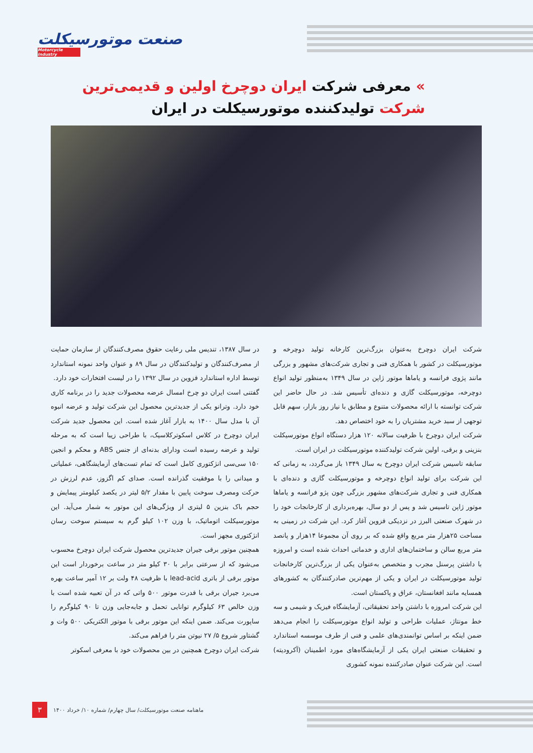صنعت موتورسیکلت
Motorcycle Industry
» معرفی شرکت ایران دوچرخ اولین و قدیمی‌ترین
شرکت تولیدکننده موتورسیکلت در ایران
شرکت ایران دوچرخ به‌عنوان بزرگ‌ترین کارخانه تولید دوچرخه و موتورسیکلت در کشور با همکاری فنی و تجاری شرکت‌های مشهور و بزرگی مانند پژوی فرانسه و یاماها موتور ژاپن در سال ۱۳۴۹ به‌منظور تولید انواع دوچرخه، موتورسیکلت گازی و دنده‌ای تأسیس شد. در حال حاضر این شرکت توانسته با ارائه محصولات متنوع و مطابق با نیاز روز بازار، سهم قابل توجهی از سبد خرید مشتریان را به خود اختصاص دهد.
شرکت ایران دوچرخ با ظرفیت سالانه ۱۲۰ هزار دستگاه انواع موتورسیکلت بنزینی و برقی، اولین شرکت تولیدکننده موتورسیکلت در ایران است.
سابقه تاسیس شرکت ایران دوچرخ به سال ۱۳۴۹ باز می‌گردد، به زمانی که این شرکت برای تولید انواع دوچرخه و موتورسیکلت گازی و دنده‌ای با همکاری فنی و تجاری شرکت‌های مشهور بزرگی چون پژو فرانسه و یاماها موتور ژاپن تاسیس شد و پس از دو سال، بهره‌برداری از کارخانجات خود را در شهرک صنعتی البرز در نزدیکی قزوین آغاز کرد. این شرکت در زمینی به مساحت ۲۵هزار متر مربع واقع شده که بر روی آن مجموعا ۱۴هزار و پانصد متر مربع سالن و ساختمان‌های اداری و خدماتی احداث شده است و امروزه با داشتن پرسنل مجرب و متخصص به‌عنوان یکی از بزرگ‌ترین کارخانجات تولید موتورسیکلت در ایران و یکی از مهم‌ترین صادرکنندگان به کشورهای همسایه مانند افغانستان، عراق و پاکستان است.
این شرکت امروزه با داشتن واحد تحقیقاتی، آزمایشگاه فیزیک و شیمی و سه خط مونتاژ، عملیات طراحی و تولید انواع موتورسیکلت را انجام می‌دهد ضمن اینکه بر اساس توانمندی‌های علمی و فنی از طرف موسسه استاندارد و تحقیقات صنعتی ایران یکی از آزمایشگاه‌های مورد اطمینان (آکرودیته) است. این شرکت عنوان صادرکننده نمونه کشوری
در سال ۱۳۸۷، تندیس ملی رعایت حقوق مصرف‌کنندگان از سازمان حمایت از مصرف‌کنندگان و تولیدکنندگان در سال ۸۹ و عنوان واحد نمونه استاندارد توسط اداره استاندارد قزوین در سال ۱۳۹۲ را در لیست افتخارات خود دارد.
گفتنی است ایران دو چرخ امسال عرضه محصولات جدید را در برنامه کاری خود دارد. وترانو یکی از جدیدترین محصول این شرکت تولید و عرضه انبوه آن با مدل سال ۱۴۰۰ به بازار آغاز شده است. این محصول جدید شرکت ایران دوچرخ در کلاس اسکوترکلاسیک، با طراحی زیبا است که به مرحله تولید و عرضه رسیده است ودارای بدنه‌ای از جنس ABS و محکم و انجین ۱۵۰ سی‌سی انژکتوری کامل است که تمام تست‌های آزمایشگاهی، عملیاتی و میدانی را با موفقیت گذرانده است. صدای کم اگزوز، عدم لرزش در حرکت ومصرف سوخت پایین با مقدار ۵/۲ لیتر در یکصد کیلومتر پیمایش و حجم باک بنزین ۵ لیتری از ویژگی‌های این موتور به شمار می‌آید. این موتورسیکلت اتوماتیک، با وزن ۱۰۲ کیلو گرم به سیستم سوخت رسان انژکتوری مجهز است.
همچنین موتور برقی جیران جدیدترین محصول شرکت ایران دوچرخ محسوب می‌شود که از سرعتی برابر با ۳۰ کیلو متر در ساعت برخوردار است این موتور برقی از باتری lead-acid با ظرفیت ۴۸ ولت بر ۱۲ آمپر ساعت بهره می‌برد جیران برقی با قدرت موتور ۵۰۰ واتی که در آن تعبیه شده است با وزن خالص ۶۳ کیلوگرم توانایی تحمل و جابه‌جایی وزن تا ۹۰ کیلوگرم را ساپورت می‌کند. ضمن اینکه این موتور برقی با موتور الکتریکی ۵۰۰ وات و گشتاور شروع ۵/ ۲۷ نیوتن متر را فراهم می‌کند.
شرکت ایران دوچرخ همچنین در بین محصولات خود با معرفی اسکوتر
۳
ماهنامه صنعت موتورسیکلت/ سال چهارم/ شماره ۱۰/ خرداد ۱۴۰۰